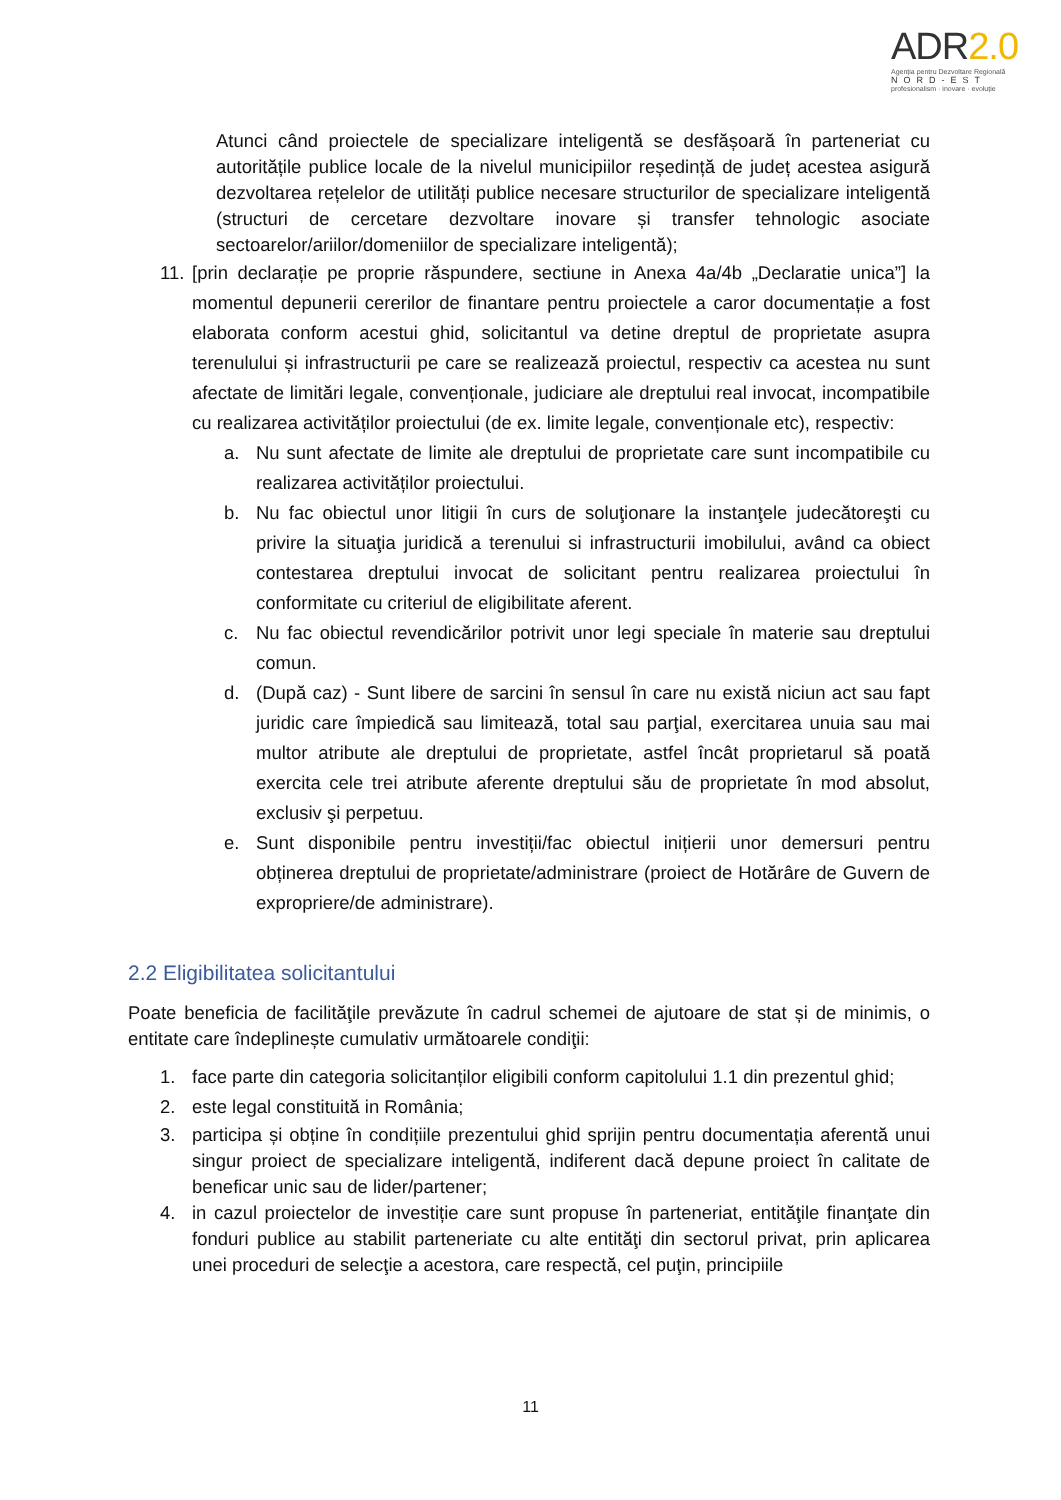ADR2.0
Agenția pentru Dezvoltare Regională
NORD-EST
profesionalism · inovare · evoluție
Atunci când proiectele de specializare inteligentă se desfășoară în parteneriat cu autoritățile publice locale de la nivelul municipiilor reședință de județ acestea asigură dezvoltarea rețelelor de utilități publice necesare structurilor de specializare inteligentă (structuri de cercetare dezvoltare inovare și transfer tehnologic asociate sectoarelor/ariilor/domeniilor de specializare inteligentă);
11. [prin declarație pe proprie răspundere, sectiune in Anexa 4a/4b „Declaratie unica”] la momentul depunerii cererilor de finantare pentru proiectele a caror documentație a fost elaborata conform acestui ghid, solicitantul va detine dreptul de proprietate asupra terenulului și infrastructurii pe care se realizează proiectul, respectiv ca acestea nu sunt afectate de limitări legale, convenționale, judiciare ale dreptului real invocat, incompatibile cu realizarea activităților proiectului (de ex. limite legale, convenționale etc), respectiv:
a. Nu sunt afectate de limite ale dreptului de proprietate care sunt incompatibile cu realizarea activităților proiectului.
b. Nu fac obiectul unor litigii în curs de soluţionare la instanţele judecătoreşti cu privire la situaţia juridică a terenului si infrastructurii imobilului, având ca obiect contestarea dreptului invocat de solicitant pentru realizarea proiectului în conformitate cu criteriul de eligibilitate aferent.
c. Nu fac obiectul revendicărilor potrivit unor legi speciale în materie sau dreptului comun.
d. (După caz) - Sunt libere de sarcini în sensul în care nu există niciun act sau fapt juridic care împiedică sau limitează, total sau parţial, exercitarea unuia sau mai multor atribute ale dreptului de proprietate, astfel încât proprietarul să poată exercita cele trei atribute aferente dreptului său de proprietate în mod absolut, exclusiv şi perpetuu.
e. Sunt disponibile pentru investiții/fac obiectul inițierii unor demersuri pentru obținerea dreptului de proprietate/administrare (proiect de Hotărâre de Guvern de expropriere/de administrare).
2.2 Eligibilitatea solicitantului
Poate beneficia de facilităţile prevăzute în cadrul schemei de ajutoare de stat și de minimis, o entitate care îndeplinește cumulativ următoarele condiţii:
1. face parte din categoria solicitanților eligibili conform capitolului 1.1 din prezentul ghid;
2. este legal constituită in România;
3. participa și obține în condițiile prezentului ghid sprijin pentru documentația aferentă unui singur proiect de specializare inteligentă, indiferent dacă depune proiect în calitate de beneficar unic sau de lider/partener;
4. in cazul proiectelor de investiție care sunt propuse în parteneriat, entităţile finanţate din fonduri publice au stabilit parteneriate cu alte entităţi din sectorul privat, prin aplicarea unei proceduri de selecţie a acestora, care respectă, cel puţin, principiile
11